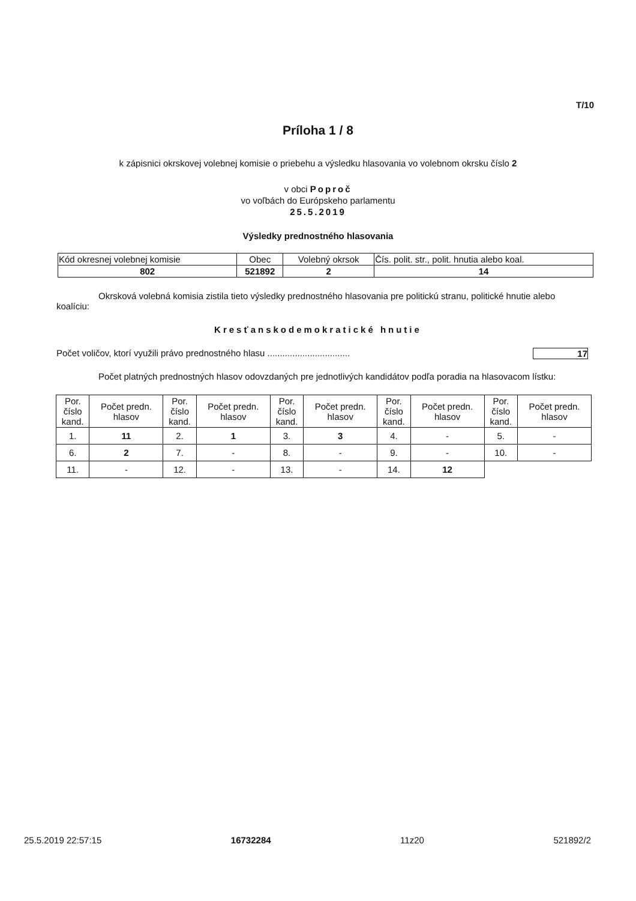T/10
Príloha 1 / 8
k zápisnici okrskovej volebnej komisie o priebehu a výsledku hlasovania vo volebnom okrsku číslo 2
v obci Poproč
vo voľbách do Európskeho parlamentu
25.5.2019
Výsledky prednostného hlasovania
| Kód okresnej volebnej komisie | Obec | Volebný okrsok | Čís. polit. str., polit. hnutia alebo koal. |
| 802 | 521892 | 2 | 14 |
Okrsková volebná komisia zistila tieto výsledky prednostného hlasovania pre politickú stranu, politické hnutie alebo koalíciu:
Kresťanskodemokratické hnutie
Počet voličov, ktorí využili právo prednostného hlasu ................................. 17
Počet platných prednostných hlasov odovzdaných pre jednotlivých kandidátov podľa poradia na hlasovacom lístku:
| Por. číslo kand. | Počet predn. hlasov | Por. číslo kand. | Počet predn. hlasov | Por. číslo kand. | Počet predn. hlasov | Por. číslo kand. | Počet predn. hlasov | Por. číslo kand. | Počet predn. hlasov |
| --- | --- | --- | --- | --- | --- | --- | --- | --- | --- |
| 1. | 11 | 2. | 1 | 3. | 3 | 4. | - | 5. | - |
| 6. | 2 | 7. | - | 8. | - | 9. | - | 10. | - |
| 11. | - | 12. | - | 13. | - | 14. | 12 | | |
25.5.2019 22:57:15 16732284 11z20 521892/2